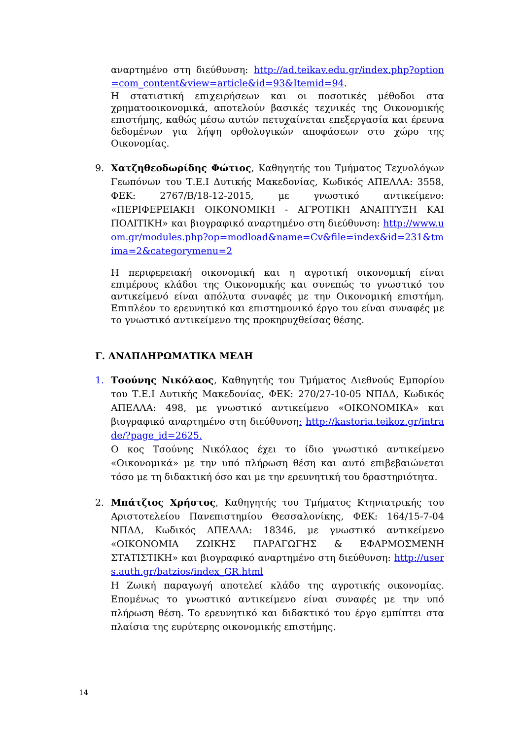αναρτημένο στη διεύθυνση: http://ad.teikav.edu.gr/index.php?option=com_content&view=article&id=93&Itemid=94.
Η στατιστική επιχειρήσεων και οι ποσοτικές μέθοδοι στα χρηματοοικονομικά, αποτελούν βασικές τεχνικές της Οικονομικής επιστήμης, καθώς μέσω αυτών πετυχαίνεται επεξεργασία και έρευνα δεδομένων για λήψη ορθολογικών αποφάσεων στο χώρο της Οικονομίας.
9. Χατζηθεοδωρίδης Φώτιος, Καθηγητής του Τμήματος Τεχνολόγων Γεωπόνων του Τ.Ε.Ι Δυτικής Μακεδονίας, Κωδικός ΑΠΕΛΛΑ: 3558, ΦΕΚ: 2767/Β/18-12-2015, με γνωστικό αντικείμενο: «ΠΕΡΙΦΕΡΕΙΑΚΗ ΟΙΚΟΝΟΜΙΚΗ - ΑΓΡΟΤΙΚΗ ΑΝΑΠΤΥΞΗ ΚΑΙ ΠΟΛΙΤΙΚΗ» και βιογραφικό αναρτημένο στη διεύθυνση: http://www.uom.gr/modules.php?op=modload&name=Cv&file=index&id=231&tmima=2&categorymenu=2
Η περιφερειακή οικονομική και η αγροτική οικονομική είναι επιμέρους κλάδοι της Οικονομικής και συνεπώς το γνωστικό του αντικείμενό είναι απόλυτα συναφές με την Οικονομική επιστήμη. Επιπλέον το ερευνητικό και επιστημονικό έργο του είναι συναφές με το γνωστικό αντικείμενο της προκηρυχθείσας θέσης.
Γ. ΑΝΑΠΛΗΡΩΜΑΤΙΚΑ ΜΕΛΗ
1. Τσούνης Νικόλαος, Καθηγητής του Τμήματος Διεθνούς Εμπορίου του Τ.Ε.Ι Δυτικής Μακεδονίας, ΦΕΚ: 270/27-10-05 ΝΠΔΔ, Κωδικός ΑΠΕΛΛΑ: 498, με γνωστικό αντικείμενο «ΟΙΚΟΝΟΜΙΚΑ» και βιογραφικό αναρτημένο στη διεύθυνση: http://kastoria.teikoz.gr/intrade/?page_id=2625.
Ο κος Τσούνης Νικόλαος έχει το ίδιο γνωστικό αντικείμενο «Οικονομικά» με την υπό πλήρωση θέση και αυτό επιβεβαιώνεται τόσο με τη διδακτική όσο και με την ερευνητική του δραστηριότητα.
2. Μπάτζιος Χρήστος, Καθηγητής του Τμήματος Κτηνιατρικής του Αριστοτελείου Πανεπιστημίου Θεσσαλονίκης, ΦΕΚ: 164/15-7-04 ΝΠΔΔ, Κωδικός ΑΠΕΛΛΑ: 18346, με γνωστικό αντικείμενο «ΟΙΚΟΝΟΜΙΑ ΖΩΙΚΗΣ ΠΑΡΑΓΩΓΗΣ & ΕΦΑΡΜΟΣΜΕΝΗ ΣΤΑΤΙΣΤΙΚΗ» και βιογραφικό αναρτημένο στη διεύθυνση: http://users.auth.gr/batzios/index_GR.html
Η Ζωική παραγωγή αποτελεί κλάδο της αγροτικής οικονομίας. Επομένως το γνωστικό αντικείμενο είναι συναφές με την υπό πλήρωση θέση. Το ερευνητικό και διδακτικό του έργο εμπίπτει στα πλαίσια της ευρύτερης οικονομικής επιστήμης.
14